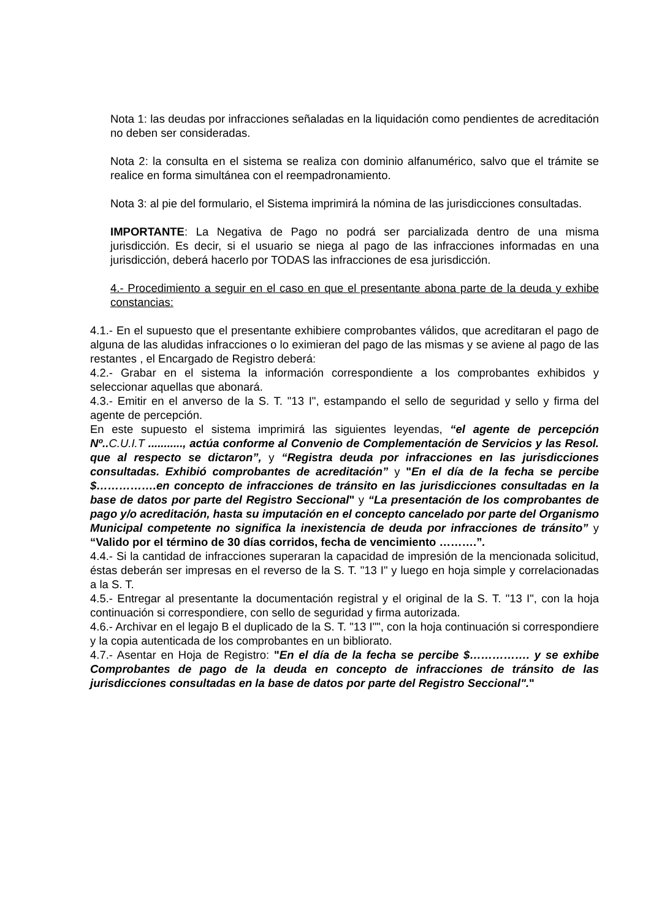Nota 1: las deudas por infracciones señaladas en la liquidación como pendientes de acreditación no deben ser consideradas.
Nota 2: la consulta en el sistema se realiza con dominio alfanumérico, salvo que el trámite se realice en forma simultánea con el reempadronamiento.
Nota 3: al pie del formulario, el Sistema imprimirá la nómina de las jurisdicciones consultadas.
IMPORTANTE: La Negativa de Pago no podrá ser parcializada dentro de una misma jurisdicción. Es decir, si el usuario se niega al pago de las infracciones informadas en una jurisdicción, deberá hacerlo por TODAS las infracciones de esa jurisdicción.
4.- Procedimiento a seguir en el caso en que el presentante abona parte de la deuda y exhibe constancias:
4.1.- En el supuesto que el presentante exhibiere comprobantes válidos, que acreditaran el pago de alguna de las aludidas infracciones o lo eximieran del pago de las mismas y se aviene al pago de las restantes , el Encargado de Registro deberá:
4.2.- Grabar en el sistema la información correspondiente a los comprobantes exhibidos y seleccionar aquellas que abonará.
4.3.- Emitir en el anverso de la S. T. "13 I", estampando el sello de seguridad y sello y firma del agente de percepción.
En este supuesto el sistema imprimirá las siguientes leyendas, “el agente de percepción Nº.. C.U.I.T ..........., actúa conforme al Convenio de Complementación de Servicios y las Resol. que al respecto se dictaron”, y “Registra deuda por infracciones en las jurisdicciones consultadas. Exhibió comprobantes de acreditación” y "En el día de la fecha se percibe $…………….en concepto de infracciones de tránsito en las jurisdicciones consultadas en la base de datos por parte del Registro Seccional" y “La presentación de los comprobantes de pago y/o acreditación, hasta su imputación en el concepto cancelado por parte del Organismo Municipal competente no significa la inexistencia de deuda por infracciones de tránsito” y “Valido por el término de 30 días corridos, fecha de vencimiento ……….”.
4.4.- Si la cantidad de infracciones superaran la capacidad de impresión de la mencionada solicitud, éstas deberán ser impresas en el reverso de la S. T. "13 I" y luego en hoja simple y correlacionadas a la S. T.
4.5.- Entregar al presentante la documentación registral y el original de la S. T. "13 I", con la hoja continuación si correspondiere, con sello de seguridad y firma autorizada.
4.6.- Archivar en el legajo B el duplicado de la S. T. "13 I"", con la hoja continuación si correspondiere y la copia autenticada de los comprobantes en un bibliorato.
4.7.- Asentar en Hoja de Registro: "En el día de la fecha se percibe $……………. y se exhibe Comprobantes de pago de la deuda en concepto de infracciones de tránsito de las jurisdicciones consultadas en la base de datos por parte del Registro Seccional"."